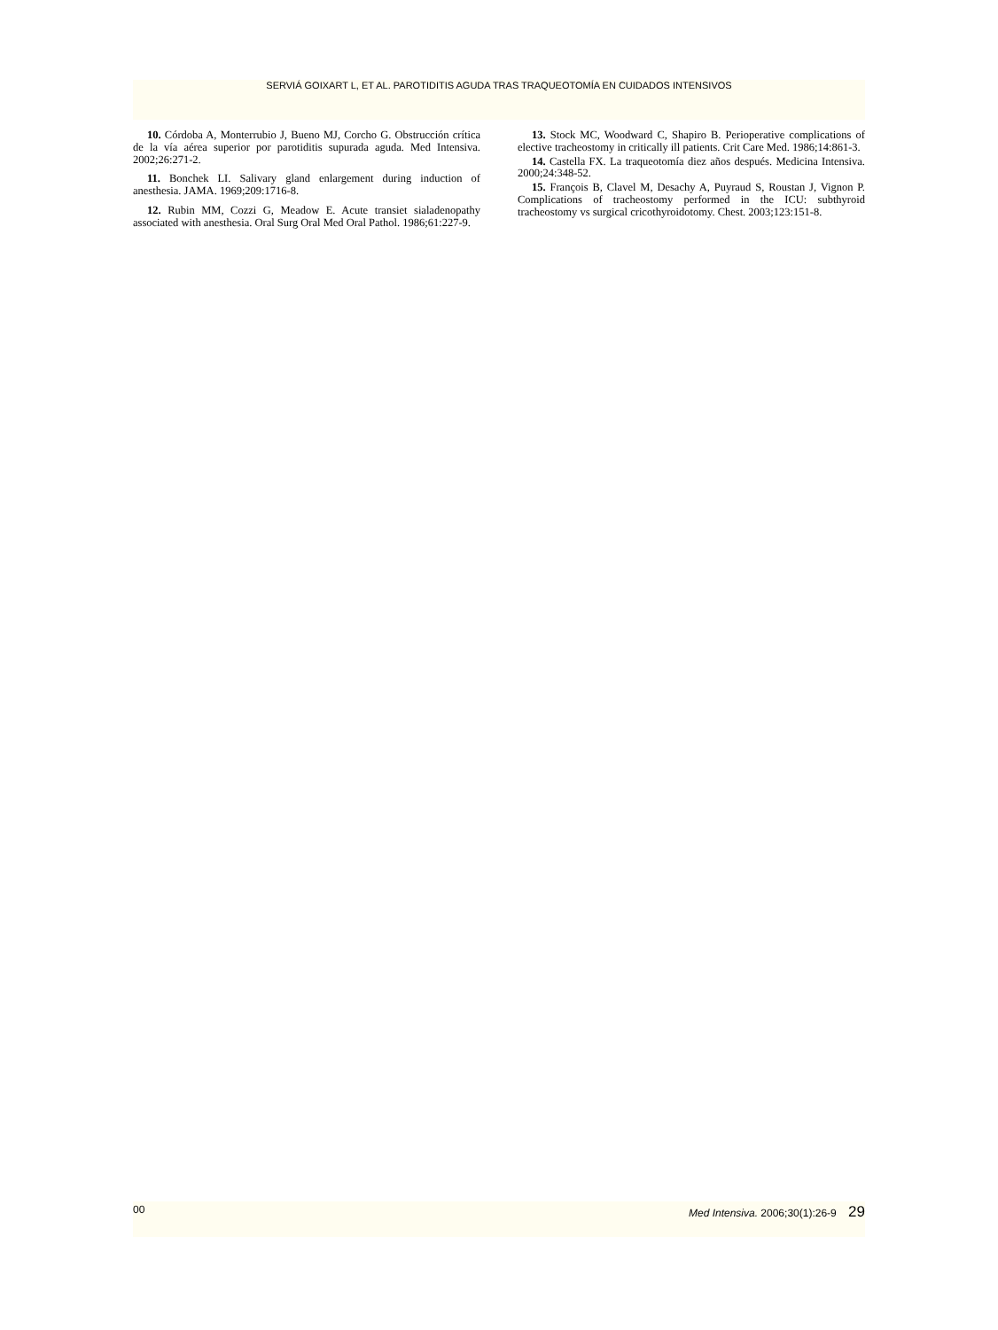SERVIÁ GOIXART L, ET AL. PAROTIDITIS AGUDA TRAS TRAQUEOTOMÍA EN CUIDADOS INTENSIVOS
10. Córdoba A, Monterrubio J, Bueno MJ, Corcho G. Obstrucción crítica de la vía aérea superior por parotiditis supurada aguda. Med Intensiva. 2002;26:271-2.
11. Bonchek LI. Salivary gland enlargement during induction of anesthesia. JAMA. 1969;209:1716-8.
12. Rubin MM, Cozzi G, Meadow E. Acute transiet sialadenopathy associated with anesthesia. Oral Surg Oral Med Oral Pathol. 1986;61:227-9.
13. Stock MC, Woodward C, Shapiro B. Perioperative complications of elective tracheostomy in critically ill patients. Crit Care Med. 1986;14:861-3.
14. Castella FX. La traqueotomía diez años después. Medicina Intensiva. 2000;24:348-52.
15. François B, Clavel M, Desachy A, Puyraud S, Roustan J, Vignon P. Complications of tracheostomy performed in the ICU: subthyroid tracheostomy vs surgical cricothyroidotomy. Chest. 2003;123:151-8.
00 Med Intensiva. 2006;30(1):26-9 29